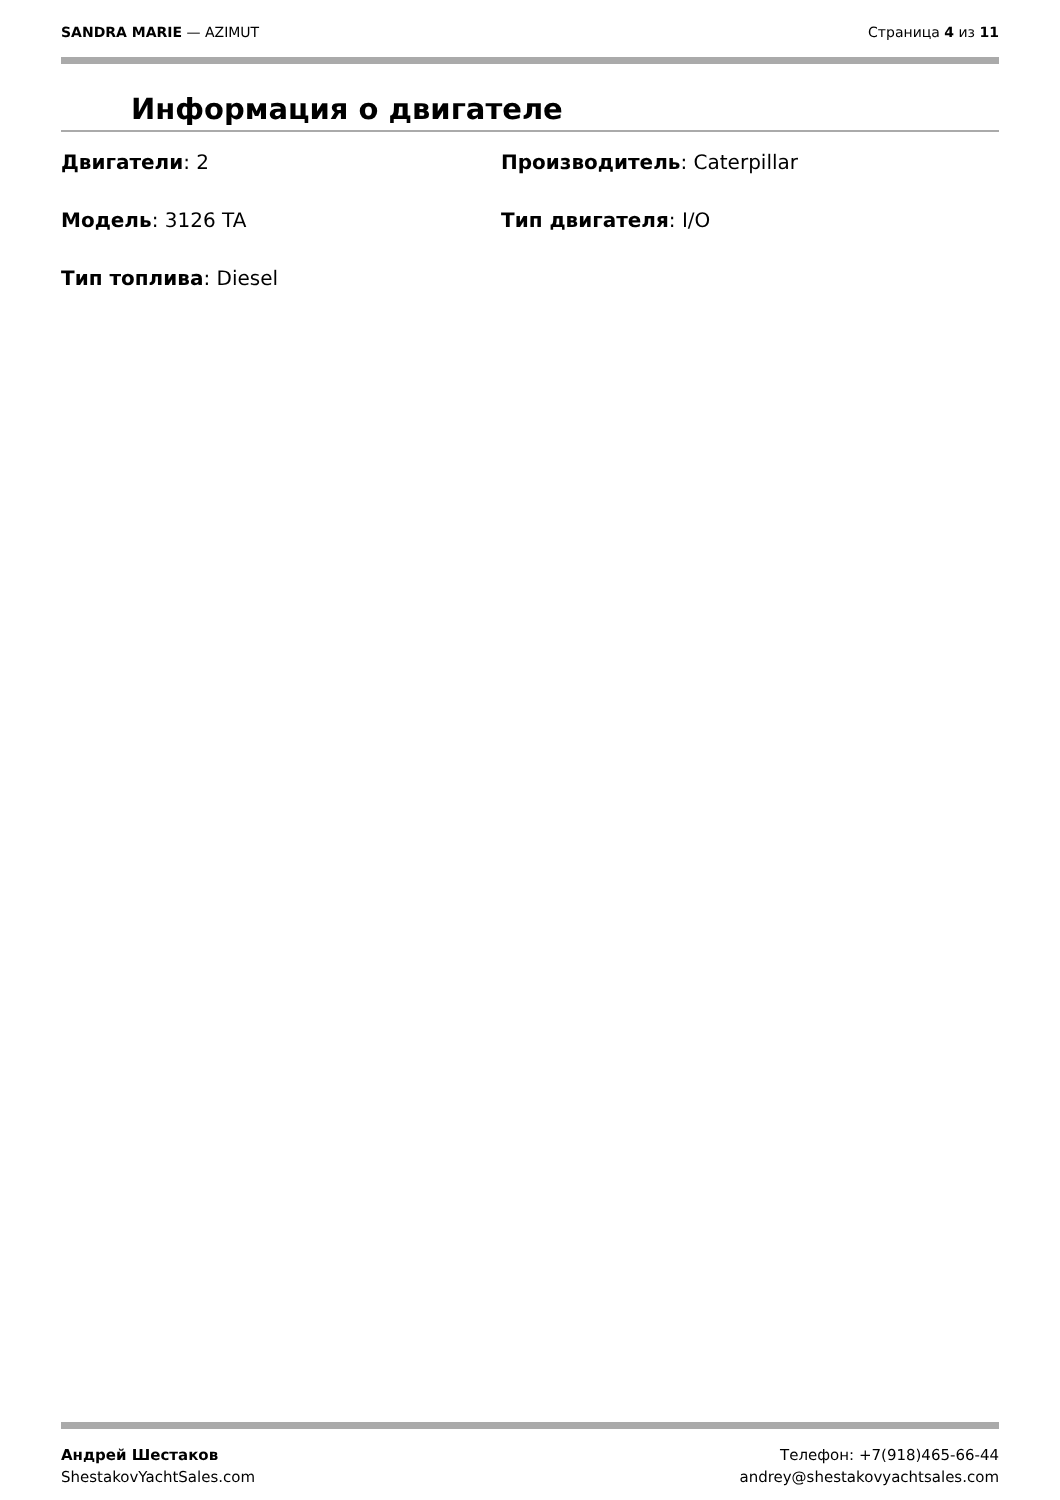SANDRA MARIE — AZIMUT Страница 4 из 11
Информация о двигателе
Двигатели: 2
Производитель: Caterpillar
Модель: 3126 TA
Тип двигателя: I/O
Тип топлива: Diesel
Андрей Шестаков
ShestakovYachtSales.com
Телефон: +7(918)465-66-44
andrey@shestakovyachtsales.com